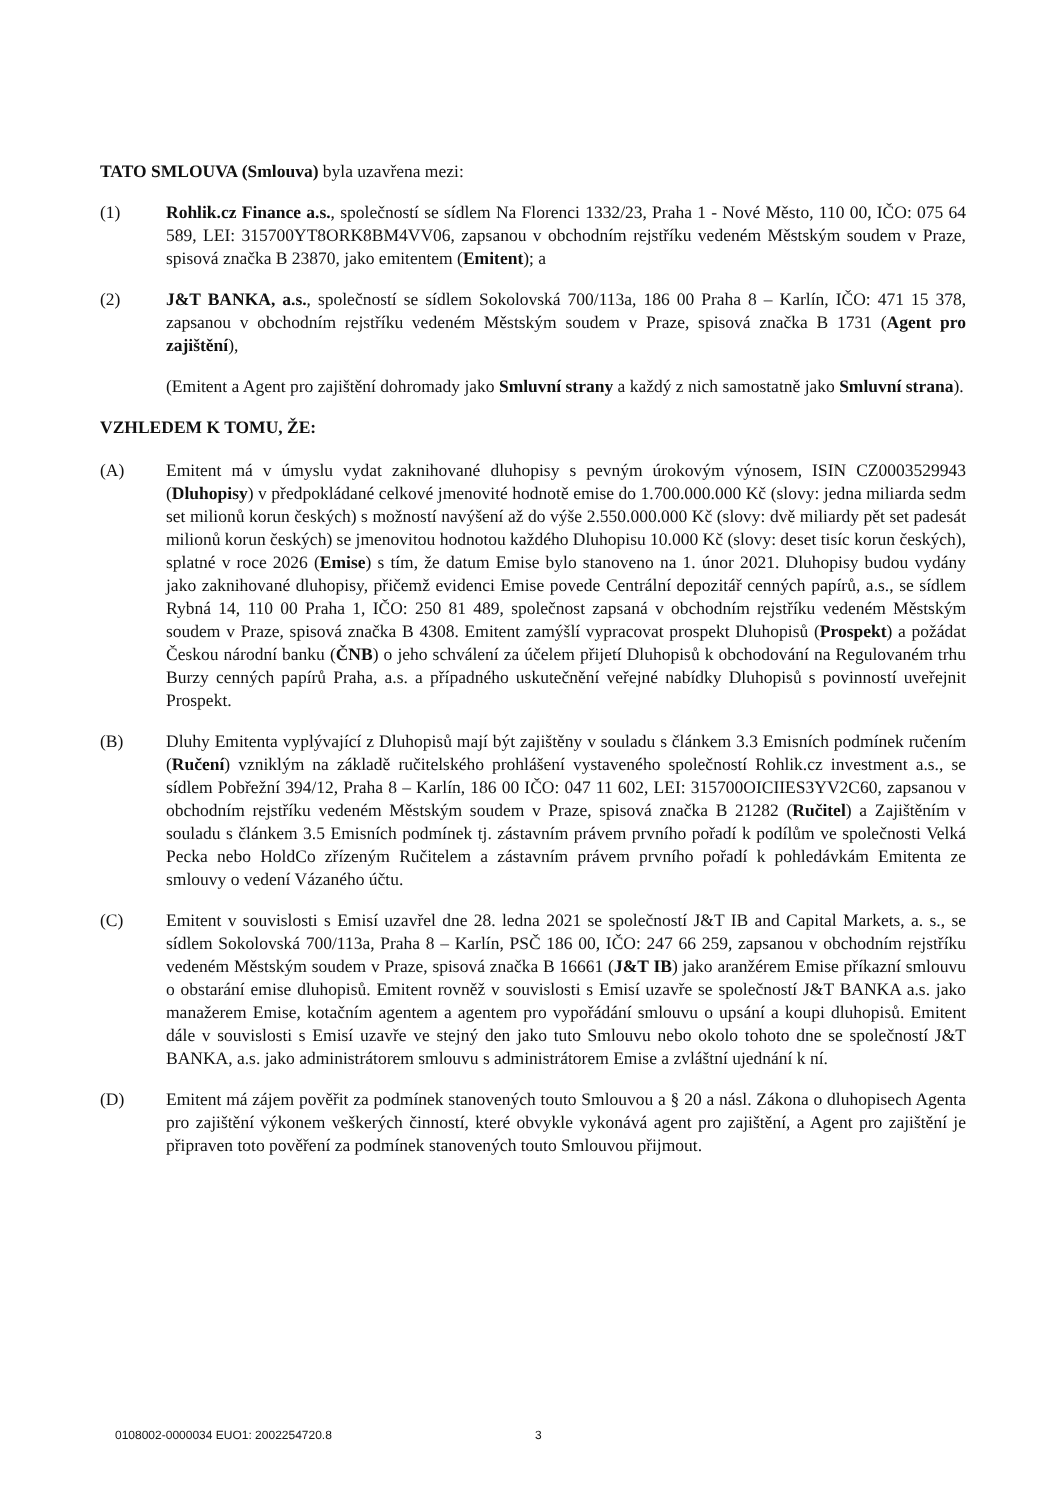TATO SMLOUVA (Smlouva) byla uzavřena mezi:
(1) Rohlik.cz Finance a.s., společností se sídlem Na Florenci 1332/23, Praha 1 - Nové Město, 110 00, IČO: 075 64 589, LEI: 315700YT8ORK8BM4VV06, zapsanou v obchodním rejstříku vedeném Městským soudem v Praze, spisová značka B 23870, jako emitentem (Emitent); a
(2) J&T BANKA, a.s., společností se sídlem Sokolovská 700/113a, 186 00 Praha 8 – Karlín, IČO: 471 15 378, zapsanou v obchodním rejstříku vedeném Městským soudem v Praze, spisová značka B 1731 (Agent pro zajištění),
(Emitent a Agent pro zajištění dohromady jako Smluvní strany a každý z nich samostatně jako Smluvní strana).
VZHLEDEM K TOMU, ŽE:
(A) Emitent má v úmyslu vydat zaknihované dluhopisy s pevným úrokovým výnosem, ISIN CZ0003529943 (Dluhopisy) v předpokládané celkové jmenovité hodnotě emise do 1.700.000.000 Kč (slovy: jedna miliarda sedm set milionů korun českých) s možností navýšení až do výše 2.550.000.000 Kč (slovy: dvě miliardy pět set padesát milionů korun českých) se jmenovitou hodnotou každého Dluhopisu 10.000 Kč (slovy: deset tisíc korun českých), splatné v roce 2026 (Emise) s tím, že datum Emise bylo stanoveno na 1. únor 2021. Dluhopisy budou vydány jako zaknihované dluhopisy, přičemž evidenci Emise povede Centrální depozitář cenných papírů, a.s., se sídlem Rybná 14, 110 00 Praha 1, IČO: 250 81 489, společnost zapsaná v obchodním rejstříku vedeném Městským soudem v Praze, spisová značka B 4308. Emitent zamýšlí vypracovat prospekt Dluhopisů (Prospekt) a požádat Českou národní banku (ČNB) o jeho schválení za účelem přijetí Dluhopisů k obchodování na Regulovaném trhu Burzy cenných papírů Praha, a.s. a případného uskutečnění veřejné nabídky Dluhopisů s povinností uveřejnit Prospekt.
(B) Dluhy Emitenta vyplývající z Dluhopisů mají být zajištěny v souladu s článkem 3.3 Emisních podmínek ručením (Ručení) vzniklým na základě ručitelského prohlášení vystaveného společností Rohlik.cz investment a.s., se sídlem Pobřežní 394/12, Praha 8 – Karlín, 186 00 IČO: 047 11 602, LEI: 315700OICIIES3YV2C60, zapsanou v obchodním rejstříku vedeném Městským soudem v Praze, spisová značka B 21282 (Ručitel) a Zajištěním v souladu s článkem 3.5 Emisních podmínek tj. zástavním právem prvního pořadí k podílům ve společnosti Velká Pecka nebo HoldCo zřízeným Ručitelem a zástavním právem prvního pořadí k pohledávkám Emitenta ze smlouvy o vedení Vázaného účtu.
(C) Emitent v souvislosti s Emisí uzavřel dne 28. ledna 2021 se společností J&T IB and Capital Markets, a. s., se sídlem Sokolovská 700/113a, Praha 8 – Karlín, PSČ 186 00, IČO: 247 66 259, zapsanou v obchodním rejstříku vedeném Městským soudem v Praze, spisová značka B 16661 (J&T IB) jako aranžérem Emise příkazní smlouvu o obstarání emise dluhopisů. Emitent rovněž v souvislosti s Emisí uzavře se společností J&T BANKA a.s. jako manažerem Emise, kotačním agentem a agentem pro vypořádání smlouvu o upsání a koupi dluhopisů. Emitent dále v souvislosti s Emisí uzavře ve stejný den jako tuto Smlouvu nebo okolo tohoto dne se společností J&T BANKA, a.s. jako administrátorem smlouvu s administrátorem Emise a zvláštní ujednání k ní.
(D) Emitent má zájem pověřit za podmínek stanovených touto Smlouvou a § 20 a násl. Zákona o dluhopisech Agenta pro zajištění výkonem veškerých činností, které obvykle vykonává agent pro zajištění, a Agent pro zajištění je připraven toto pověření za podmínek stanovených touto Smlouvou přijmout.
0108002-0000034 EUO1: 2002254720.8 3